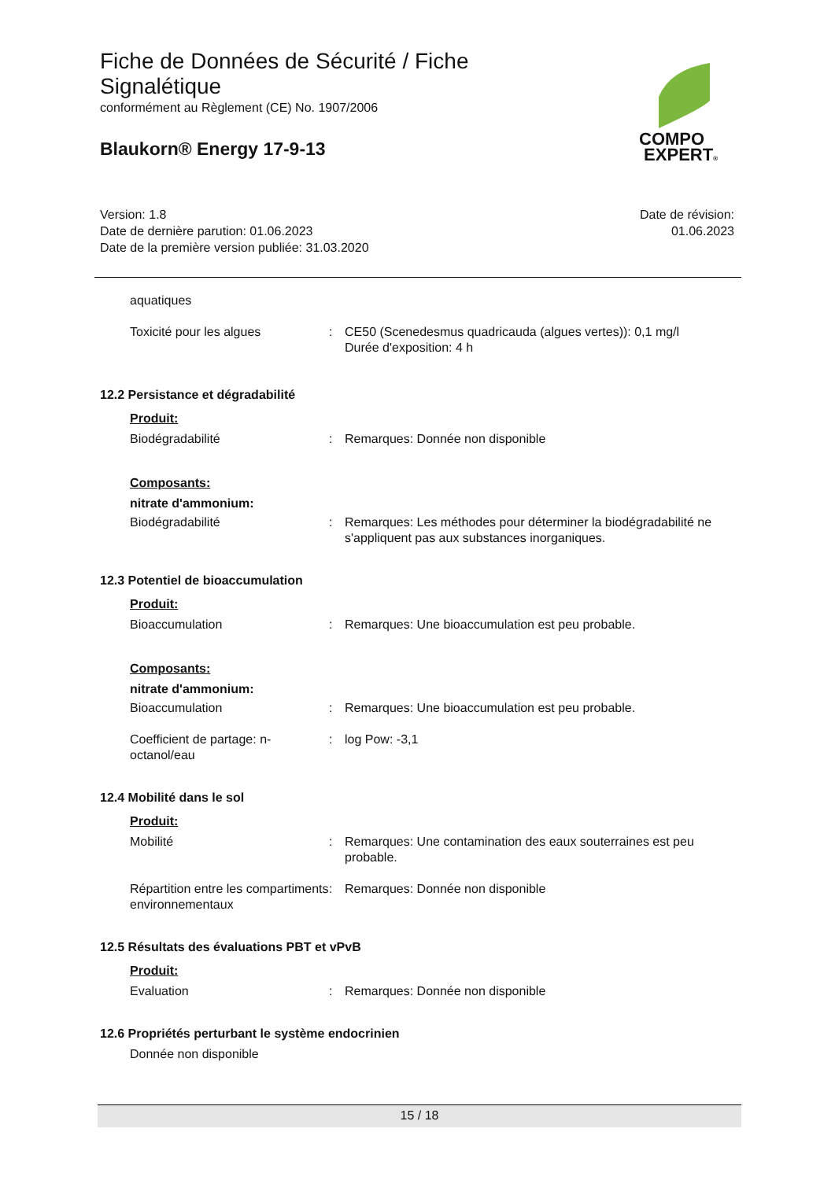Fiche de Données de Sécurité / Fiche Signalétique
conformément au Règlement (CE) No. 1907/2006
Blaukorn® Energy 17-9-13
COMPO
EXPERT®
Version: 1.8
Date de dernière parution: 01.06.2023
Date de la première version publiée: 31.03.2020
Date de révision:
01.06.2023
aquatiques
Toxicité pour les algues : CE50 (Scenedesmus quadricauda (algues vertes)): 0,1 mg/l
Durée d'exposition: 4 h
12.2 Persistance et dégradabilité
Produit:
Biodégradabilité : Remarques: Donnée non disponible
Composants:
nitrate d'ammonium:
Biodégradabilité : Remarques: Les méthodes pour déterminer la biodégradabilité ne s'appliquent pas aux substances inorganiques.
12.3 Potentiel de bioaccumulation
Produit:
Bioaccumulation : Remarques: Une bioaccumulation est peu probable.
Composants:
nitrate d'ammonium:
Bioaccumulation : Remarques: Une bioaccumulation est peu probable.
Coefficient de partage: n-octanol/eau
: log Pow: -3,1
12.4 Mobilité dans le sol
Produit:
Mobilité : Remarques: Une contamination des eaux souterraines est peu probable.
Répartition entre les compartiments environnementaux
: Remarques: Donnée non disponible
12.5 Résultats des évaluations PBT et vPvB
Produit:
Evaluation : Remarques: Donnée non disponible
12.6 Propriétés perturbant le système endocrinien
Donnée non disponible
15 / 18